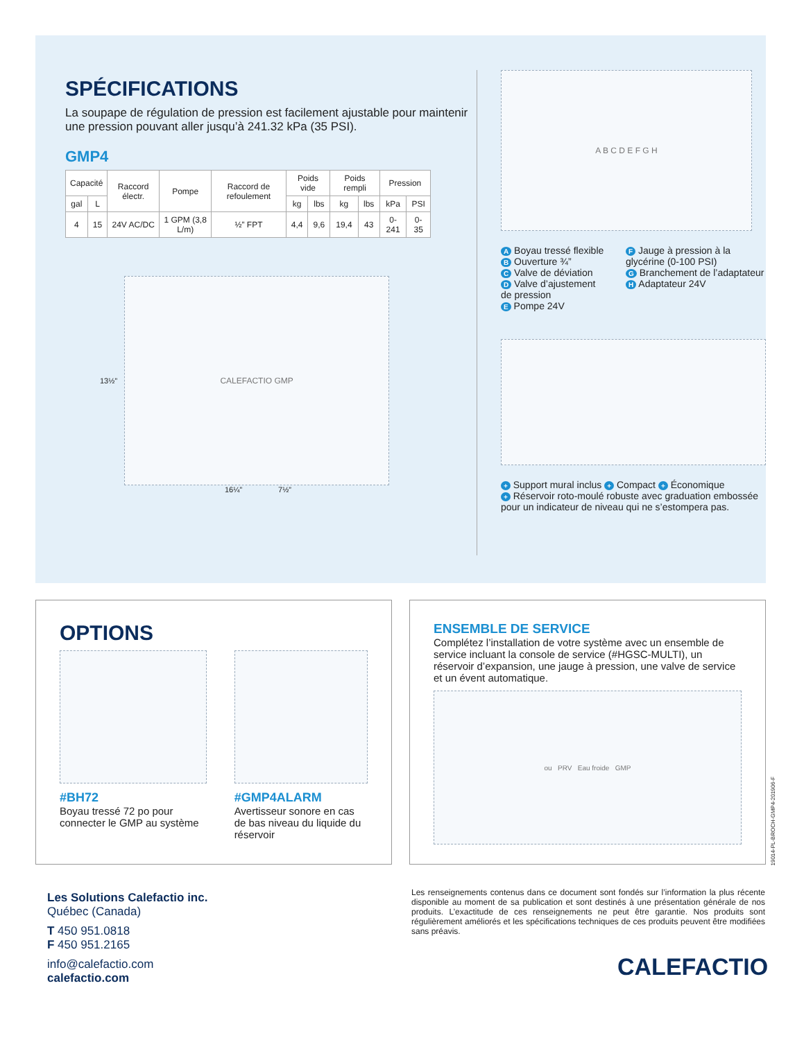SPÉCIFICATIONS
La soupape de régulation de pression est facilement ajustable pour maintenir une pression pouvant aller jusqu’à 241.32 kPa (35 PSI).
GMP4
| Capacité | | Raccord électr. | Pompe | Raccord de refoulement | Poids vide | | Poids rempli | | Pression | |
| --- | --- | --- | --- | --- | --- | --- | --- | --- | --- | --- |
| gal | L | | | | kg | lbs | kg | lbs | kPa | PSI |
| 4 | 15 | 24V AC/DC | 1 GPM (3,8 L/m) | ½” FPT | 4,4 | 9,6 | 19,4 | 43 | 0-241 | 0-35 |
13½”
CALEFACTIO GMP
16¼” 7½”
A B C D E F G H
A Boyau tressé flexible
B Ouverture ¾”
C Valve de déviation
D Valve d’ajustement de pression
E Pompe 24V
F Jauge à pression à la glycérine (0-100 PSI)
G Branchement de l’adaptateur
H Adaptateur 24V
+ Support mural inclus + Compact + Économique
+ Réservoir roto-moulé robuste avec graduation embossée pour un indicateur de niveau qui ne s’estompera pas.
OPTIONS
#BH72
Boyau tressé 72 po pour connecter le GMP au système
#GMP4ALARM
Avertisseur sonore en cas de bas niveau du liquide du réservoir
ENSEMBLE DE SERVICE
Complétez l’installation de votre système avec un ensemble de service incluant la console de service (#HGSC-MULTI), un réservoir d’expansion, une jauge à pression, une valve de service et un évent automatique.
ou PRV Eau froide GMP
19014-PL-BROCH-GMP4-201906-F
Les Solutions Calefactio inc.
Québec (Canada)
T 450 951.0818
F 450 951.2165
info@calefactio.com
calefactio.com
Les renseignements contenus dans ce document sont fondés sur l’information la plus récente disponible au moment de sa publication et sont destinés à une présentation générale de nos produits. L’exactitude de ces renseignements ne peut être garantie. Nos produits sont régulièrement améliorés et les spécifications techniques de ces produits peuvent être modifiées sans préavis.
CALEFACTIO